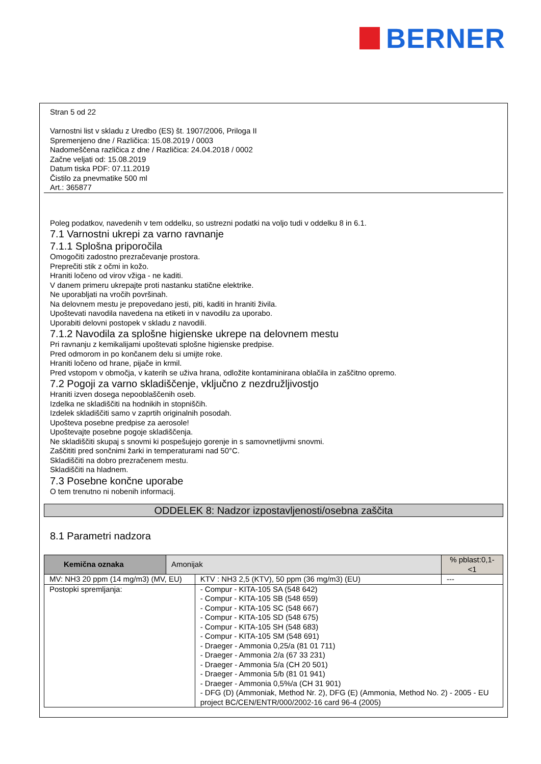BERNER
Stran 5 od 22
Varnostni list v skladu z Uredbo (ES) št. 1907/2006, Priloga II
Spremenjeno dne / Različica: 15.08.2019 / 0003
Nadomeščena različica z dne / Različica: 24.04.2018 / 0002
Začne veljati od: 15.08.2019
Datum tiska PDF: 07.11.2019
Čistilo za pnevmatike 500 ml
Art.: 365877
Poleg podatkov, navedenih v tem oddelku, so ustrezni podatki na voljo tudi v oddelku 8 in 6.1.
7.1 Varnostni ukrepi za varno ravnanje
7.1.1 Splošna priporočila
Omogočiti zadostno prezračevanje prostora.
Preprečiti stik z očmi in kožo.
Hraniti ločeno od virov vžiga - ne kaditi.
V danem primeru ukrepajte proti nastanku statične elektrike.
Ne uporabljati na vročih površinah.
Na delovnem mestu je prepovedano jesti, piti, kaditi in hraniti živila.
Upoštevati navodila navedena na etiketi in v navodilu za uporabo.
Uporabiti delovni postopek v skladu z navodili.
7.1.2 Navodila za splošne higienske ukrepe na delovnem mestu
Pri ravnanju z kemikalijami upoštevati splošne higienske predpise.
Pred odmorom in po končanem delu si umijte roke.
Hraniti ločeno od hrane, pijače in krmil.
Pred vstopom v območja, v katerih se uživa hrana, odložite kontaminirana oblačila in zaščitno opremo.
7.2 Pogoji za varno skladiščenje, vključno z nezdružljivostjo
Hraniti izven dosega nepooblaščenih oseb.
Izdelka ne skladiščiti na hodnikih in stopniščih.
Izdelek skladiščiti samo v zaprtih originalnih posodah.
Upošteva posebne predpise za aerosole!
Upoštevajte posebne pogoje skladiščenja.
Ne skladiščiti skupaj s snovmi ki pospešujejo gorenje in s samovnetljivmi snovmi.
Zaščititi pred sončnimi žarki in temperaturami nad 50°C.
Skladiščiti na dobro prezračenem mestu.
Skladiščiti na hladnem.
7.3 Posebne končne uporabe
O tem trenutno ni nobenih informacij.
ODDELEK 8: Nadzor izpostavljenosti/osebna zaščita
8.1 Parametri nadzora
| Kemična oznaka | Amonijak | | % pblast:0,1-<1 |
| MV: NH3 20 ppm (14 mg/m3) (MV, EU) | | KTV : NH3 2,5 (KTV), 50 ppm (36 mg/m3) (EU) | --- |
| Postopki spremljanja: | | - Compur - KITA-105 SA (548 642) - Compur - KITA-105 SB (548 659) - Compur - KITA-105 SC (548 667) - Compur - KITA-105 SD (548 675) - Compur - KITA-105 SH (548 683) - Compur - KITA-105 SM (548 691) - Draeger - Ammonia 0,25/a (81 01 711) - Draeger - Ammonia 2/a (67 33 231) - Draeger - Ammonia 5/a (CH 20 501) - Draeger - Ammonia 5/b (81 01 941) - Draeger - Ammonia 0,5%/a (CH 31 901) - DFG (D) (Ammoniak, Method Nr. 2), DFG (E) (Ammonia, Method No. 2) - 2005 - EU project BC/CEN/ENTR/000/2002-16 card 96-4 (2005) | |